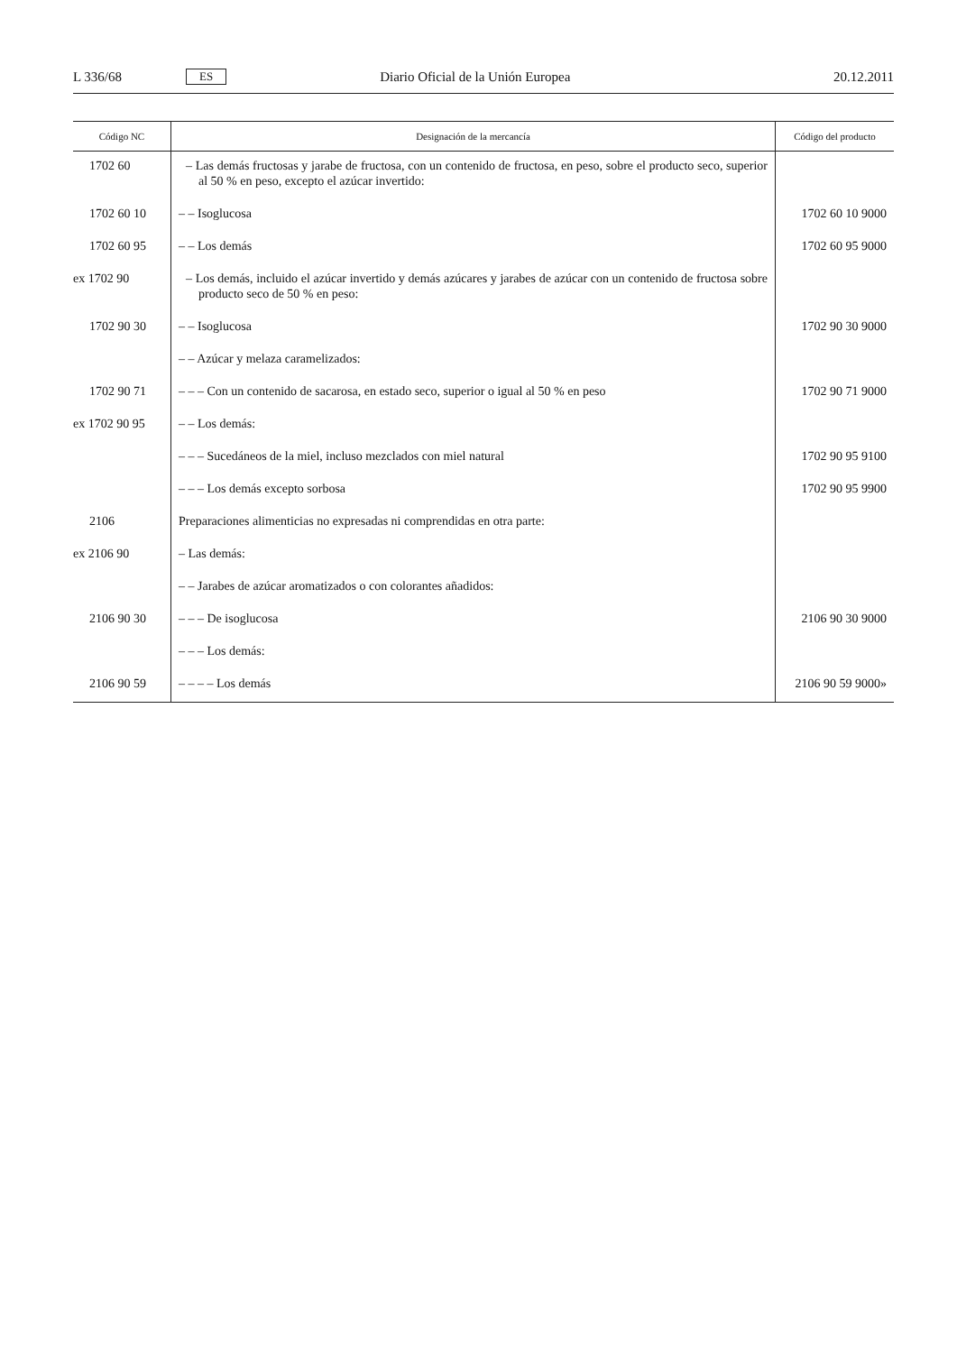L 336/68 ES Diario Oficial de la Unión Europea 20.12.2011
| Código NC | Designación de la mercancía | Código del producto |
| --- | --- | --- |
| 1702 60 | – Las demás fructosas y jarabe de fructosa, con un contenido de fructosa, en peso, sobre el producto seco, superior al 50 % en peso, excepto el azúcar invertido: | |
| 1702 60 10 | – – Isoglucosa | 1702 60 10 9000 |
| 1702 60 95 | – – Los demás | 1702 60 95 9000 |
| ex 1702 90 | – Los demás, incluido el azúcar invertido y demás azúcares y jarabes de azúcar con un contenido de fructosa sobre producto seco de 50 % en peso: | |
| 1702 90 30 | – – Isoglucosa | 1702 90 30 9000 |
| | – – Azúcar y melaza caramelizados: | |
| 1702 90 71 | – – – Con un contenido de sacarosa, en estado seco, superior o igual al 50 % en peso | 1702 90 71 9000 |
| ex 1702 90 95 | – – Los demás: | |
| | – – – Sucedáneos de la miel, incluso mezclados con miel natural | 1702 90 95 9100 |
| | – – – Los demás excepto sorbosa | 1702 90 95 9900 |
| 2106 | Preparaciones alimenticias no expresadas ni comprendidas en otra parte: | |
| ex 2106 90 | – Las demás: | |
| | – – Jarabes de azúcar aromatizados o con colorantes añadidos: | |
| 2106 90 30 | – – – De isoglucosa | 2106 90 30 9000 |
| | – – – Los demás: | |
| 2106 90 59 | – – – – Los demás | 2106 90 59 9000» |